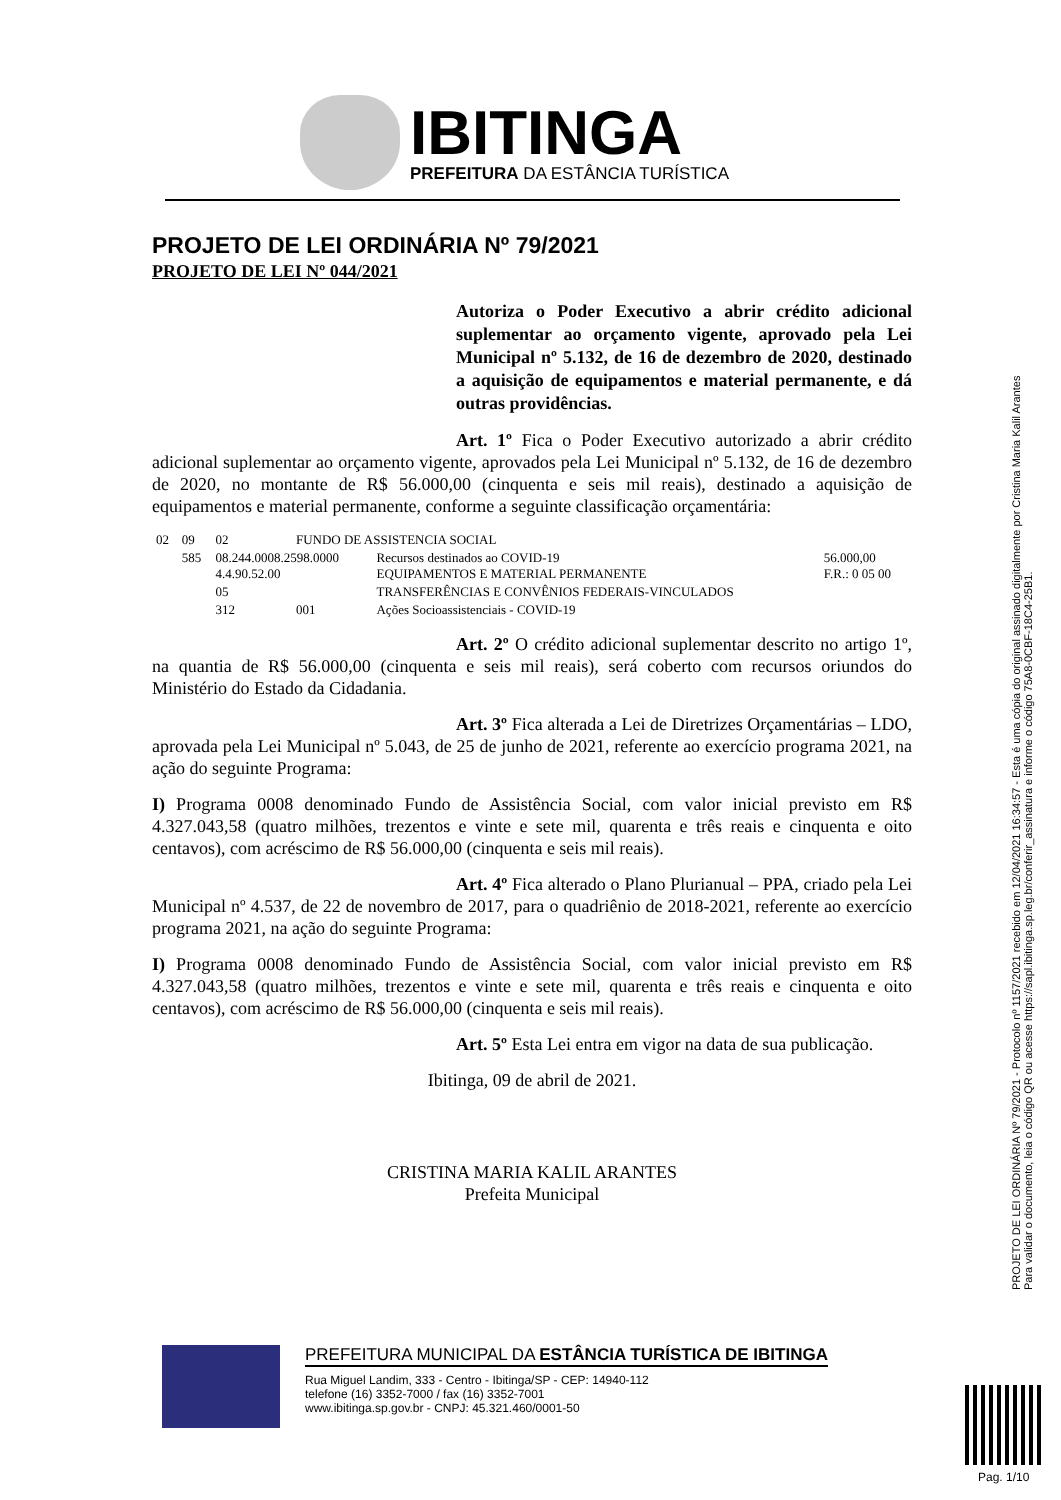IBITINGA
PREFEITURA DA ESTÂNCIA TURÍSTICA
PROJETO DE LEI ORDINÁRIA Nº 79/2021
PROJETO DE LEI Nº 044/2021
Autoriza o Poder Executivo a abrir crédito adicional suplementar ao orçamento vigente, aprovado pela Lei Municipal nº 5.132, de 16 de dezembro de 2020, destinado a aquisição de equipamentos e material permanente, e dá outras providências.
Art. 1º Fica o Poder Executivo autorizado a abrir crédito adicional suplementar ao orçamento vigente, aprovados pela Lei Municipal nº 5.132, de 16 de dezembro de 2020, no montante de R$ 56.000,00 (cinquenta e seis mil reais), destinado a aquisição de equipamentos e material permanente, conforme a seguinte classificação orçamentária:
| 02 | 09 | 02 | FUNDO DE ASSISTENCIA SOCIAL | | |
| | 585 | 08.244.0008.2598.0000 4.4.90.52.00 | | Recursos destinados ao COVID-19 EQUIPAMENTOS E MATERIAL PERMANENTE | 56.000,00 F.R.: 0 05 00 |
| | | 05 | | TRANSFERÊNCIAS E CONVÊNIOS FEDERAIS-VINCULADOS | |
| | | 312 | 001 | Ações Socioassistenciais - COVID-19 | |
Art. 2º O crédito adicional suplementar descrito no artigo 1º, na quantia de R$ 56.000,00 (cinquenta e seis mil reais), será coberto com recursos oriundos do Ministério do Estado da Cidadania.
Art. 3º Fica alterada a Lei de Diretrizes Orçamentárias – LDO, aprovada pela Lei Municipal nº 5.043, de 25 de junho de 2021, referente ao exercício programa 2021, na ação do seguinte Programa:
I) Programa 0008 denominado Fundo de Assistência Social, com valor inicial previsto em R$ 4.327.043,58 (quatro milhões, trezentos e vinte e sete mil, quarenta e três reais e cinquenta e oito centavos), com acréscimo de R$ 56.000,00 (cinquenta e seis mil reais).
Art. 4º Fica alterado o Plano Plurianual – PPA, criado pela Lei Municipal nº 4.537, de 22 de novembro de 2017, para o quadriênio de 2018-2021, referente ao exercício programa 2021, na ação do seguinte Programa:
I) Programa 0008 denominado Fundo de Assistência Social, com valor inicial previsto em R$ 4.327.043,58 (quatro milhões, trezentos e vinte e sete mil, quarenta e três reais e cinquenta e oito centavos), com acréscimo de R$ 56.000,00 (cinquenta e seis mil reais).
Art. 5º Esta Lei entra em vigor na data de sua publicação.
Ibitinga, 09 de abril de 2021.
CRISTINA MARIA KALIL ARANTES
Prefeita Municipal
PROJETO DE LEI ORDINÁRIA Nº 79/2021 - Protocolo nº 1157/2021 recebido em 12/04/2021 16:34:57 - Esta é uma cópia do original assinado digitalmente por Cristina Maria Kalil Arantes
Para validar o documento, leia o código QR ou acesse https://sapl.ibitinga.sp.leg.br/conferir_assinatura e informe o código 75A8-0CBF-18C4-25B1.
PREFEITURA MUNICIPAL DA ESTÂNCIA TURÍSTICA DE IBITINGA
Rua Miguel Landim, 333 - Centro - Ibitinga/SP - CEP: 14940-112
telefone (16) 3352-7000 / fax (16) 3352-7001
www.ibitinga.sp.gov.br - CNPJ: 45.321.460/0001-50
Pag. 1/10